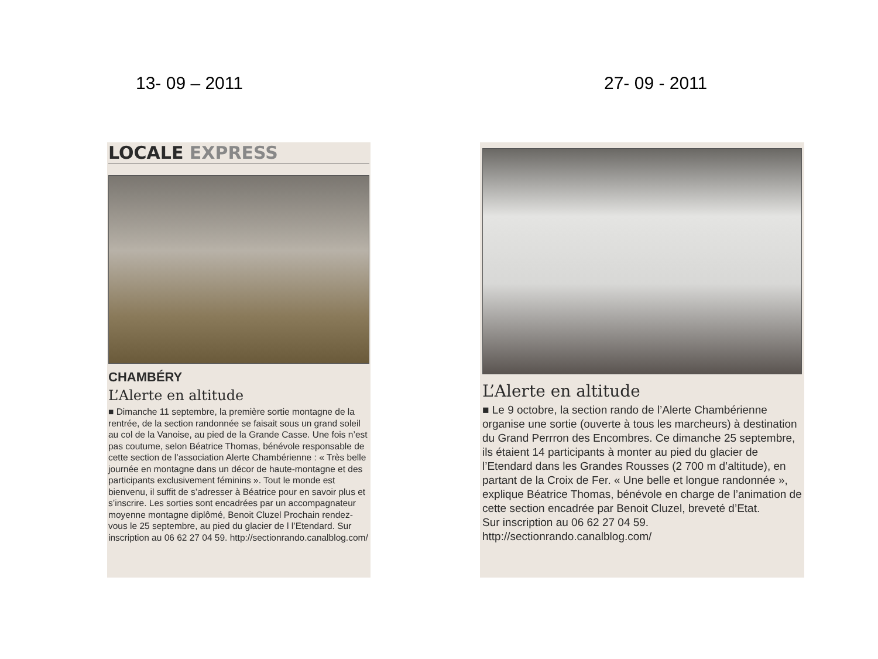13- 09 – 2011 27- 09 - 2011
LOCALE EXPRESS
CHAMBÉRY
L’Alerte en altitude
■ Dimanche 11 septembre, la première sortie montagne de la rentrée, de la section randonnée se faisait sous un grand soleil au col de la Vanoise, au pied de la Grande Casse. Une fois n’est pas coutume, selon Béatrice Thomas, bénévole responsable de cette section de l’association Alerte Chambérienne : « Très belle journée en montagne dans un décor de haute-montagne et des participants exclusivement féminins ». Tout le monde est bienvenu, il suffit de s’adresser à Béatrice pour en savoir plus et s’inscrire. Les sorties sont encadrées par un accompagnateur moyenne montagne diplômé, Benoit Cluzel Prochain rendez-vous le 25 septembre, au pied du glacier de l l’Etendard. Sur inscription au 06 62 27 04 59. http://sectionrando.canalblog.com/
L’Alerte en altitude
■ Le 9 octobre, la section rando de l’Alerte Chambérienne organise une sortie (ouverte à tous les marcheurs) à destination du Grand Perrron des Encombres. Ce dimanche 25 septembre, ils étaient 14 participants à monter au pied du glacier de l’Etendard dans les Grandes Rousses (2 700 m d’altitude), en partant de la Croix de Fer. « Une belle et longue randonnée », explique Béatrice Thomas, bénévole en charge de l’animation de cette section encadrée par Benoit Cluzel, breveté d’Etat.
Sur inscription au 06 62 27 04 59.
http://sectionrando.canalblog.com/